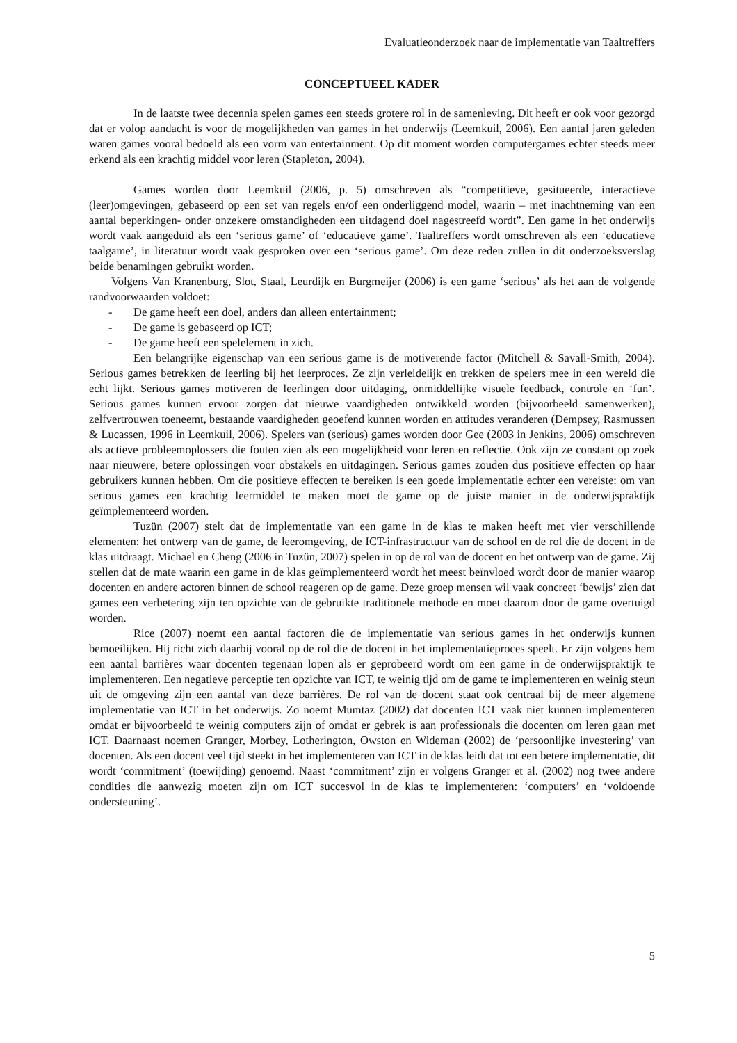Evaluatieonderzoek naar de implementatie van Taaltreffers
CONCEPTUEEL KADER
In de laatste twee decennia spelen games een steeds grotere rol in de samenleving. Dit heeft er ook voor gezorgd dat er volop aandacht is voor de mogelijkheden van games in het onderwijs (Leemkuil, 2006). Een aantal jaren geleden waren games vooral bedoeld als een vorm van entertainment. Op dit moment worden computergames echter steeds meer erkend als een krachtig middel voor leren (Stapleton, 2004).
Games worden door Leemkuil (2006, p. 5) omschreven als “competitieve, gesitueerde, interactieve (leer)omgevingen, gebaseerd op een set van regels en/of een onderliggend model, waarin – met inachtneming van een aantal beperkingen- onder onzekere omstandigheden een uitdagend doel nagestreefd wordt”. Een game in het onderwijs wordt vaak aangeduid als een ‘serious game’ of ‘educatieve game’. Taaltreffers wordt omschreven als een ‘educatieve taalgame’, in literatuur wordt vaak gesproken over een ‘serious game’. Om deze reden zullen in dit onderzoeksverslag beide benamingen gebruikt worden.
Volgens Van Kranenburg, Slot, Staal, Leurdijk en Burgmeijer (2006) is een game ‘serious’ als het aan de volgende randvoorwaarden voldoet:
- De game heeft een doel, anders dan alleen entertainment;
- De game is gebaseerd op ICT;
- De game heeft een spelelement in zich.
Een belangrijke eigenschap van een serious game is de motiverende factor (Mitchell & Savall-Smith, 2004). Serious games betrekken de leerling bij het leerproces. Ze zijn verleidelijk en trekken de spelers mee in een wereld die echt lijkt. Serious games motiveren de leerlingen door uitdaging, onmiddellijke visuele feedback, controle en ‘fun’. Serious games kunnen ervoor zorgen dat nieuwe vaardigheden ontwikkeld worden (bijvoorbeeld samenwerken), zelfvertrouwen toeneemt, bestaande vaardigheden geoefend kunnen worden en attitudes veranderen (Dempsey, Rasmussen & Lucassen, 1996 in Leemkuil, 2006). Spelers van (serious) games worden door Gee (2003 in Jenkins, 2006) omschreven als actieve probleemoplossers die fouten zien als een mogelijkheid voor leren en reflectie. Ook zijn ze constant op zoek naar nieuwere, betere oplossingen voor obstakels en uitdagingen. Serious games zouden dus positieve effecten op haar gebruikers kunnen hebben. Om die positieve effecten te bereiken is een goede implementatie echter een vereiste: om van serious games een krachtig leermiddel te maken moet de game op de juiste manier in de onderwijspraktijk geïmplementeerd worden.
Tuzün (2007) stelt dat de implementatie van een game in de klas te maken heeft met vier verschillende elementen: het ontwerp van de game, de leeromgeving, de ICT-infrastructuur van de school en de rol die de docent in de klas uitdraagt. Michael en Cheng (2006 in Tuzün, 2007) spelen in op de rol van de docent en het ontwerp van de game. Zij stellen dat de mate waarin een game in de klas geïmplementeerd wordt het meest beïnvloed wordt door de manier waarop docenten en andere actoren binnen de school reageren op de game. Deze groep mensen wil vaak concreet ‘bewijs’ zien dat games een verbetering zijn ten opzichte van de gebruikte traditionele methode en moet daarom door de game overtuigd worden.
Rice (2007) noemt een aantal factoren die de implementatie van serious games in het onderwijs kunnen bemoeilijken. Hij richt zich daarbij vooral op de rol die de docent in het implementatieproces speelt. Er zijn volgens hem een aantal barrières waar docenten tegenaan lopen als er geprobeerd wordt om een game in de onderwijspraktijk te implementeren. Een negatieve perceptie ten opzichte van ICT, te weinig tijd om de game te implementeren en weinig steun uit de omgeving zijn een aantal van deze barrières. De rol van de docent staat ook centraal bij de meer algemene implementatie van ICT in het onderwijs. Zo noemt Mumtaz (2002) dat docenten ICT vaak niet kunnen implementeren omdat er bijvoorbeeld te weinig computers zijn of omdat er gebrek is aan professionals die docenten om leren gaan met ICT. Daarnaast noemen Granger, Morbey, Lotherington, Owston en Wideman (2002) de ‘persoonlijke investering’ van docenten. Als een docent veel tijd steekt in het implementeren van ICT in de klas leidt dat tot een betere implementatie, dit wordt ‘commitment’ (toewijding) genoemd. Naast ‘commitment’ zijn er volgens Granger et al. (2002) nog twee andere condities die aanwezig moeten zijn om ICT succesvol in de klas te implementeren: ‘computers’ en ‘voldoende ondersteuning’.
5